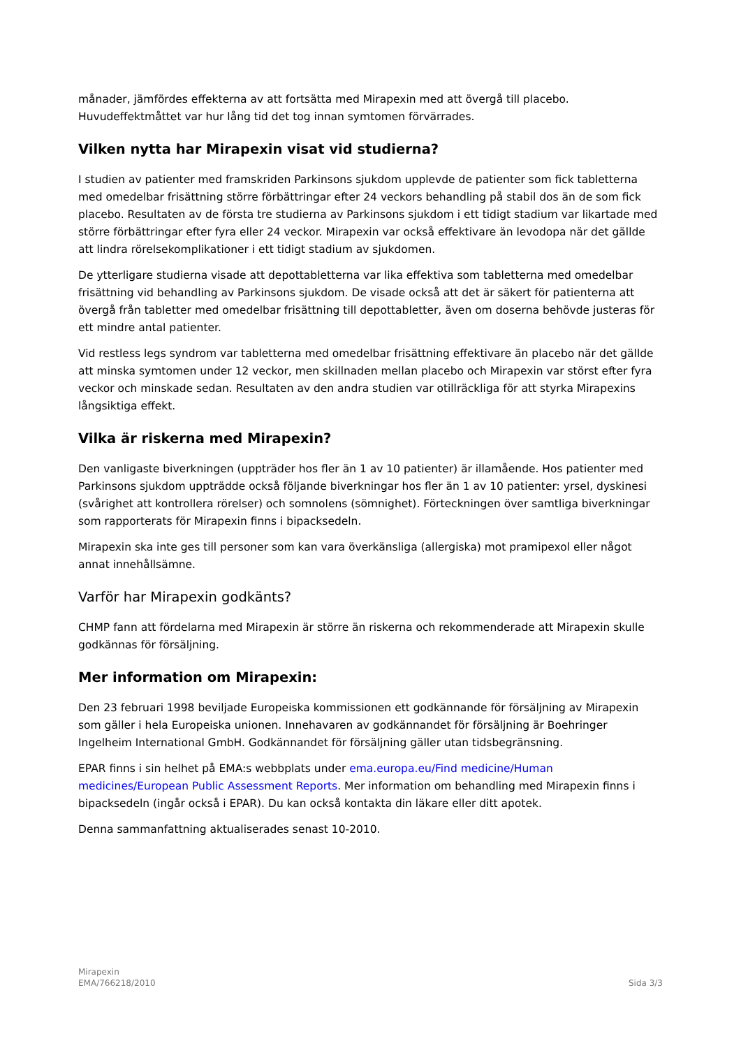månader, jämfördes effekterna av att fortsätta med Mirapexin med att övergå till placebo. Huvudeffektmåttet var hur lång tid det tog innan symtomen förvärrades.
Vilken nytta har Mirapexin visat vid studierna?
I studien av patienter med framskriden Parkinsons sjukdom upplevde de patienter som fick tabletterna med omedelbar frisättning större förbättringar efter 24 veckors behandling på stabil dos än de som fick placebo. Resultaten av de första tre studierna av Parkinsons sjukdom i ett tidigt stadium var likartade med större förbättringar efter fyra eller 24 veckor. Mirapexin var också effektivare än levodopa när det gällde att lindra rörelsekomplikationer i ett tidigt stadium av sjukdomen.
De ytterligare studierna visade att depottabletterna var lika effektiva som tabletterna med omedelbar frisättning vid behandling av Parkinsons sjukdom. De visade också att det är säkert för patienterna att övergå från tabletter med omedelbar frisättning till depottabletter, även om doserna behövde justeras för ett mindre antal patienter.
Vid restless legs syndrom var tabletterna med omedelbar frisättning effektivare än placebo när det gällde att minska symtomen under 12 veckor, men skillnaden mellan placebo och Mirapexin var störst efter fyra veckor och minskade sedan. Resultaten av den andra studien var otillräckliga för att styrka Mirapexins långsiktiga effekt.
Vilka är riskerna med Mirapexin?
Den vanligaste biverkningen (uppträder hos fler än 1 av 10 patienter) är illamående. Hos patienter med Parkinsons sjukdom uppträdde också följande biverkningar hos fler än 1 av 10 patienter: yrsel, dyskinesi (svårighet att kontrollera rörelser) och somnolens (sömnighet). Förteckningen över samtliga biverkningar som rapporterats för Mirapexin finns i bipacksedeln.
Mirapexin ska inte ges till personer som kan vara överkänsliga (allergiska) mot pramipexol eller något annat innehållsämne.
Varför har Mirapexin godkänts?
CHMP fann att fördelarna med Mirapexin är större än riskerna och rekommenderade att Mirapexin skulle godkännas för försäljning.
Mer information om Mirapexin:
Den 23 februari 1998 beviljade Europeiska kommissionen ett godkännande för försäljning av Mirapexin som gäller i hela Europeiska unionen. Innehavaren av godkännandet för försäljning är Boehringer Ingelheim International GmbH. Godkännandet för försäljning gäller utan tidsbegränsning.
EPAR finns i sin helhet på EMA:s webbplats under ema.europa.eu/Find medicine/Human medicines/European Public Assessment Reports. Mer information om behandling med Mirapexin finns i bipacksedeln (ingår också i EPAR). Du kan också kontakta din läkare eller ditt apotek.
Denna sammanfattning aktualiserades senast 10-2010.
Mirapexin
EMA/766218/2010
Sida 3/3